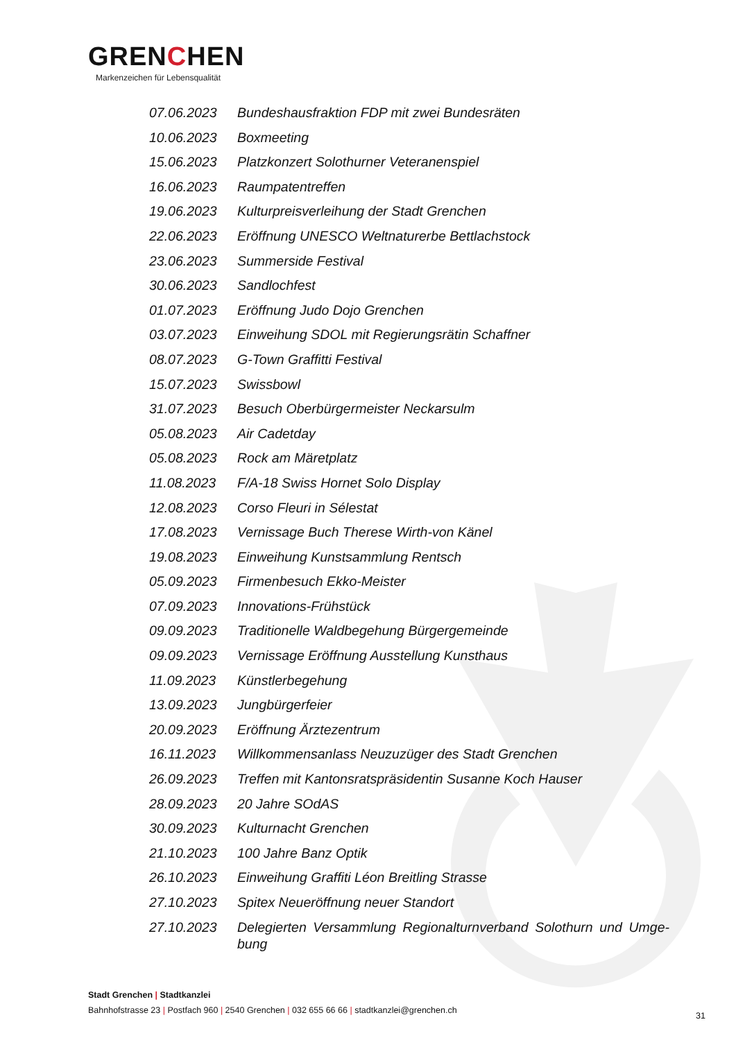GRENCHEN
Markenzeichen für Lebensqualität
07.06.2023 Bundeshausfraktion FDP mit zwei Bundesräten
10.06.2023 Boxmeeting
15.06.2023 Platzkonzert Solothurner Veteranenspiel
16.06.2023 Raumpatentreffen
19.06.2023 Kulturpreisverleihung der Stadt Grenchen
22.06.2023 Eröffnung UNESCO Weltnaturerbe Bettlachstock
23.06.2023 Summerside Festival
30.06.2023 Sandlochfest
01.07.2023 Eröffnung Judo Dojo Grenchen
03.07.2023 Einweihung SDOL mit Regierungsrätin Schaffner
08.07.2023 G-Town Graffitti Festival
15.07.2023 Swissbowl
31.07.2023 Besuch Oberbürgermeister Neckarsulm
05.08.2023 Air Cadetday
05.08.2023 Rock am Märetplatz
11.08.2023 F/A-18 Swiss Hornet Solo Display
12.08.2023 Corso Fleuri in Sélestat
17.08.2023 Vernissage Buch Therese Wirth-von Känel
19.08.2023 Einweihung Kunstsammlung Rentsch
05.09.2023 Firmenbesuch Ekko-Meister
07.09.2023 Innovations-Frühstück
09.09.2023 Traditionelle Waldbegehung Bürgergemeinde
09.09.2023 Vernissage Eröffnung Ausstellung Kunsthaus
11.09.2023 Künstlerbegehung
13.09.2023 Jungbürgerfeier
20.09.2023 Eröffnung Ärztezentrum
16.11.2023 Willkommensanlass Neuzuzüger des Stadt Grenchen
26.09.2023 Treffen mit Kantonsratspräsidentin Susanne Koch Hauser
28.09.2023 20 Jahre SOdAS
30.09.2023 Kulturnacht Grenchen
21.10.2023 100 Jahre Banz Optik
26.10.2023 Einweihung Graffiti Léon Breitling Strasse
27.10.2023 Spitex Neueröffnung neuer Standort
27.10.2023 Delegierten Versammlung Regionalturnverband Solothurn und Umge-bung
Stadt Grenchen | Stadtkanzlei
Bahnhofstrasse 23 | Postfach 960 | 2540 Grenchen | 032 655 66 66 | stadtkanzlei@grenchen.ch
31